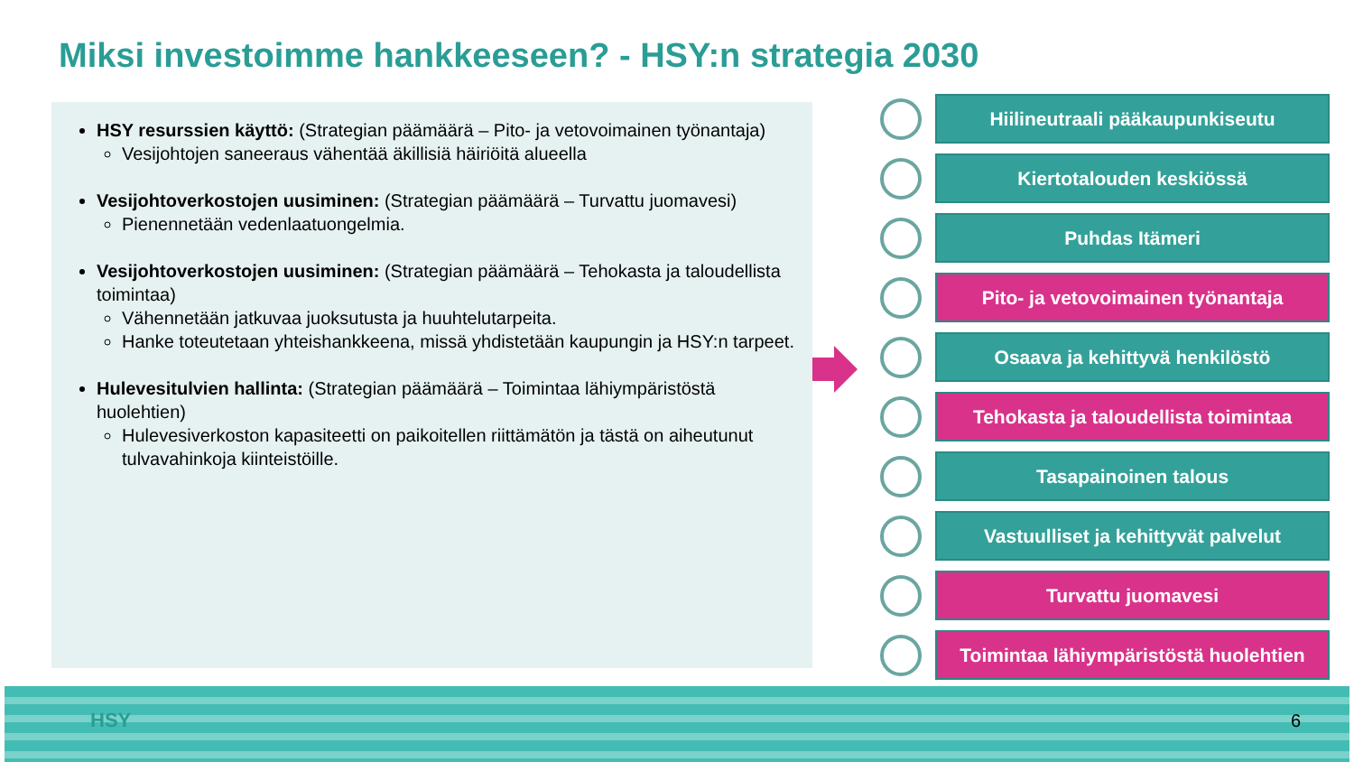Miksi investoimme hankkeeseen? - HSY:n strategia 2030
HSY resurssien käyttö: (Strategian päämäärä – Pito- ja vetovoimainen työnantaja)
Vesijohtojen saneeraus vähentää äkillisiä häiriöitä alueella
Vesijohtoverkostojen uusiminen: (Strategian päämäärä – Turvattu juomavesi)
Pienennetään vedenlaatuongelmia.
Vesijohtoverkostojen uusiminen: (Strategian päämäärä – Tehokasta ja taloudellista toimintaa)
Vähennetään jatkuvaa juoksutusta ja huuhtelutarpeita.
Hanke toteutetaan yhteishankkeena, missä yhdistetään kaupungin ja HSY:n tarpeet.
Hulevesitulvien hallinta: (Strategian päämäärä – Toimintaa lähiympäristöstä huolehtien)
Hulevesiverkoston kapasiteetti on paikoitellen riittämätön ja tästä on aiheutunut tulvavahinkoja kiinteistöille.
Hiilineutraali pääkaupunkiseutu
Kiertotalouden keskiössä
Puhdas Itämeri
Pito- ja vetovoimainen työnantaja
Osaava ja kehittyvä henkilöstö
Tehokasta ja taloudellista toimintaa
Tasapainoinen talous
Vastuulliset ja kehittyvät palvelut
Turvattu juomavesi
Toimintaa lähiympäristöstä huolehtien
HSY 6